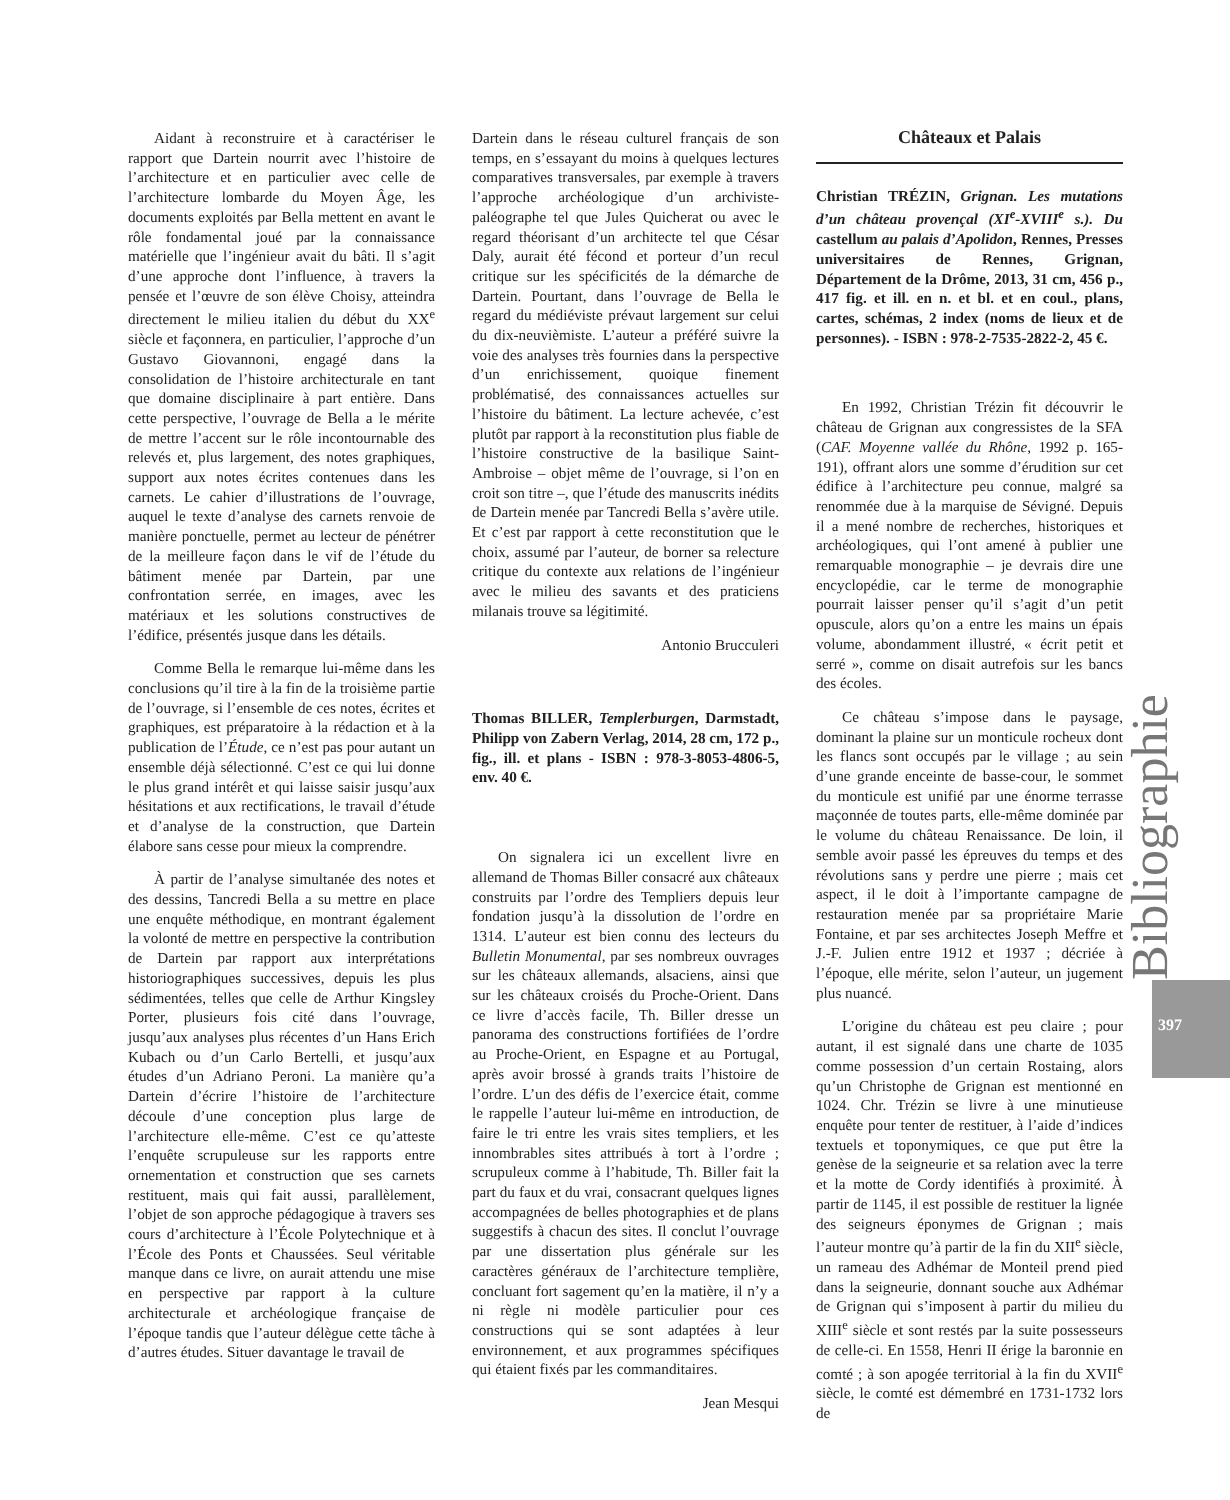Aidant à reconstruire et à caractériser le rapport que Dartein nourrit avec l’histoire de l’architecture et en particulier avec celle de l’architecture lombarde du Moyen Âge, les documents exploités par Bella mettent en avant le rôle fondamental joué par la connaissance matérielle que l’ingénieur avait du bâti. Il s’agit d’une approche dont l’influence, à travers la pensée et l’œuvre de son élève Choisy, atteindra directement le milieu italien du début du XX<sup>e</sup> siècle et façonnera, en particulier, l’approche d’un Gustavo Giovannoni, engagé dans la consolidation de l’histoire architecturale en tant que domaine disciplinaire à part entière. Dans cette perspective, l’ouvrage de Bella a le mérite de mettre l’accent sur le rôle incontournable des relevés et, plus largement, des notes graphiques, support aux notes écrites contenues dans les carnets. Le cahier d’illustrations de l’ouvrage, auquel le texte d’analyse des carnets renvoie de manière ponctuelle, permet au lecteur de pénétrer de la meilleure façon dans le vif de l’étude du bâtiment menée par Dartein, par une confrontation serrée, en images, avec les matériaux et les solutions constructives de l’édifice, présentés jusque dans les détails.
Comme Bella le remarque lui-même dans les conclusions qu’il tire à la fin de la troisième partie de l’ouvrage, si l’ensemble de ces notes, écrites et graphiques, est préparatoire à la rédaction et à la publication de l’Étude, ce n’est pas pour autant un ensemble déjà sélectionné. C’est ce qui lui donne le plus grand intérêt et qui laisse saisir jusqu’aux hésitations et aux rectifications, le travail d’étude et d’analyse de la construction, que Dartein élabore sans cesse pour mieux la comprendre.
À partir de l’analyse simultanée des notes et des dessins, Tancredi Bella a su mettre en place une enquête méthodique, en montrant également la volonté de mettre en perspective la contribution de Dartein par rapport aux interprétations historiographiques successives, depuis les plus sédimentées, telles que celle de Arthur Kingsley Porter, plusieurs fois cité dans l’ouvrage, jusqu’aux analyses plus récentes d’un Hans Erich Kubach ou d’un Carlo Bertelli, et jusqu’aux études d’un Adriano Peroni. La manière qu’a Dartein d’écrire l’histoire de l’architecture découle d’une conception plus large de l’architecture elle-même. C’est ce qu’atteste l’enquête scrupuleuse sur les rapports entre ornementation et construction que ses carnets restituent, mais qui fait aussi, parallèlement, l’objet de son approche pédagogique à travers ses cours d’architecture à l’École Polytechnique et à l’École des Ponts et Chaussées. Seul véritable manque dans ce livre, on aurait attendu une mise en perspective par rapport à la culture architecturale et archéologique française de l’époque tandis que l’auteur délègue cette tâche à d’autres études. Situer davantage le travail de
Dartein dans le réseau culturel français de son temps, en s’essayant du moins à quelques lectures comparatives transversales, par exemple à travers l’approche archéologique d’un archiviste-paléographe tel que Jules Quicherat ou avec le regard théorisant d’un architecte tel que César Daly, aurait été fécond et porteur d’un recul critique sur les spécificités de la démarche de Dartein. Pourtant, dans l’ouvrage de Bella le regard du médiéviste prévaut largement sur celui du dix-neuvièmiste. L’auteur a préféré suivre la voie des analyses très fournies dans la perspective d’un enrichissement, quoique finement problématisé, des connaissances actuelles sur l’histoire du bâtiment. La lecture achevée, c’est plutôt par rapport à la reconstitution plus fiable de l’histoire constructive de la basilique Saint-Ambroise – objet même de l’ouvrage, si l’on en croit son titre –, que l’étude des manuscrits inédits de Dartein menée par Tancredi Bella s’avère utile. Et c’est par rapport à cette reconstitution que le choix, assumé par l’auteur, de borner sa relecture critique du contexte aux relations de l’ingénieur avec le milieu des savants et des praticiens milanais trouve sa légitimité.
Antonio Brucculeri
Thomas BILLER, Templerburgen, Darmstadt, Philipp von Zabern Verlag, 2014, 28 cm, 172 p., fig., ill. et plans - ISBN : 978-3-8053-4806-5, env. 40 €.
On signalera ici un excellent livre en allemand de Thomas Biller consacré aux châteaux construits par l’ordre des Templiers depuis leur fondation jusqu’à la dissolution de l’ordre en 1314. L’auteur est bien connu des lecteurs du Bulletin Monumental, par ses nombreux ouvrages sur les châteaux allemands, alsaciens, ainsi que sur les châteaux croisés du Proche-Orient. Dans ce livre d’accès facile, Th. Biller dresse un panorama des constructions fortifiées de l’ordre au Proche-Orient, en Espagne et au Portugal, après avoir brossé à grands traits l’histoire de l’ordre. L’un des défis de l’exercice était, comme le rappelle l’auteur lui-même en introduction, de faire le tri entre les vrais sites templiers, et les innombrables sites attribués à tort à l’ordre ; scrupuleux comme à l’habitude, Th. Biller fait la part du faux et du vrai, consacrant quelques lignes accompagnées de belles photographies et de plans suggestifs à chacun des sites. Il conclut l’ouvrage par une dissertation plus générale sur les caractères généraux de l’architecture templière, concluant fort sagement qu’en la matière, il n’y a ni règle ni modèle particulier pour ces constructions qui se sont adaptées à leur environnement, et aux programmes spécifiques qui étaient fixés par les commanditaires.
Jean Mesqui
Châteaux et Palais
Christian TRÉZIN, Grignan. Les mutations d’un château provençal (XI<sup>e</sup>-XVIII<sup>e</sup> s.). Du castellum au palais d’Apolidon, Rennes, Presses universitaires de Rennes, Grignan, Département de la Drôme, 2013, 31 cm, 456 p., 417 fig. et ill. en n. et bl. et en coul., plans, cartes, schémas, 2 index (noms de lieux et de personnes). - ISBN : 978-2-7535-2822-2, 45 €.
En 1992, Christian Trézin fit découvrir le château de Grignan aux congressistes de la SFA (CAF. Moyenne vallée du Rhône, 1992 p. 165-191), offrant alors une somme d’érudition sur cet édifice à l’architecture peu connue, malgré sa renommée due à la marquise de Sévigné. Depuis il a mené nombre de recherches, historiques et archéologiques, qui l’ont amené à publier une remarquable monographie – je devrais dire une encyclopédie, car le terme de monographie pourrait laisser penser qu’il s’agit d’un petit opuscule, alors qu’on a entre les mains un épais volume, abondamment illustré, « écrit petit et serré », comme on disait autrefois sur les bancs des écoles.
Ce château s’impose dans le paysage, dominant la plaine sur un monticule rocheux dont les flancs sont occupés par le village ; au sein d’une grande enceinte de basse-cour, le sommet du monticule est unifié par une énorme terrasse maçonnée de toutes parts, elle-même dominée par le volume du château Renaissance. De loin, il semble avoir passé les épreuves du temps et des révolutions sans y perdre une pierre ; mais cet aspect, il le doit à l’importante campagne de restauration menée par sa propriétaire Marie Fontaine, et par ses architectes Joseph Meffre et J.-F. Julien entre 1912 et 1937 ; décriée à l’époque, elle mérite, selon l’auteur, un jugement plus nuancé.
L’origine du château est peu claire ; pour autant, il est signalé dans une charte de 1035 comme possession d’un certain Rostaing, alors qu’un Christophe de Grignan est mentionné en 1024. Chr. Trézin se livre à une minutieuse enquête pour tenter de restituer, à l’aide d’indices textuels et toponymiques, ce que put être la genèse de la seigneurie et sa relation avec la terre et la motte de Cordy identifiés à proximité. À partir de 1145, il est possible de restituer la lignée des seigneurs éponymes de Grignan ; mais l’auteur montre qu’à partir de la fin du XII<sup>e</sup> siècle, un rameau des Adhémar de Monteil prend pied dans la seigneurie, donnant souche aux Adhémar de Grignan qui s’imposent à partir du milieu du XIII<sup>e</sup> siècle et sont restés par la suite possesseurs de celle-ci. En 1558, Henri II érige la baronnie en comté ; à son apogée territorial à la fin du XVII<sup>e</sup> siècle, le comté est démembré en 1731-1732 lors de
Bibliographie 397